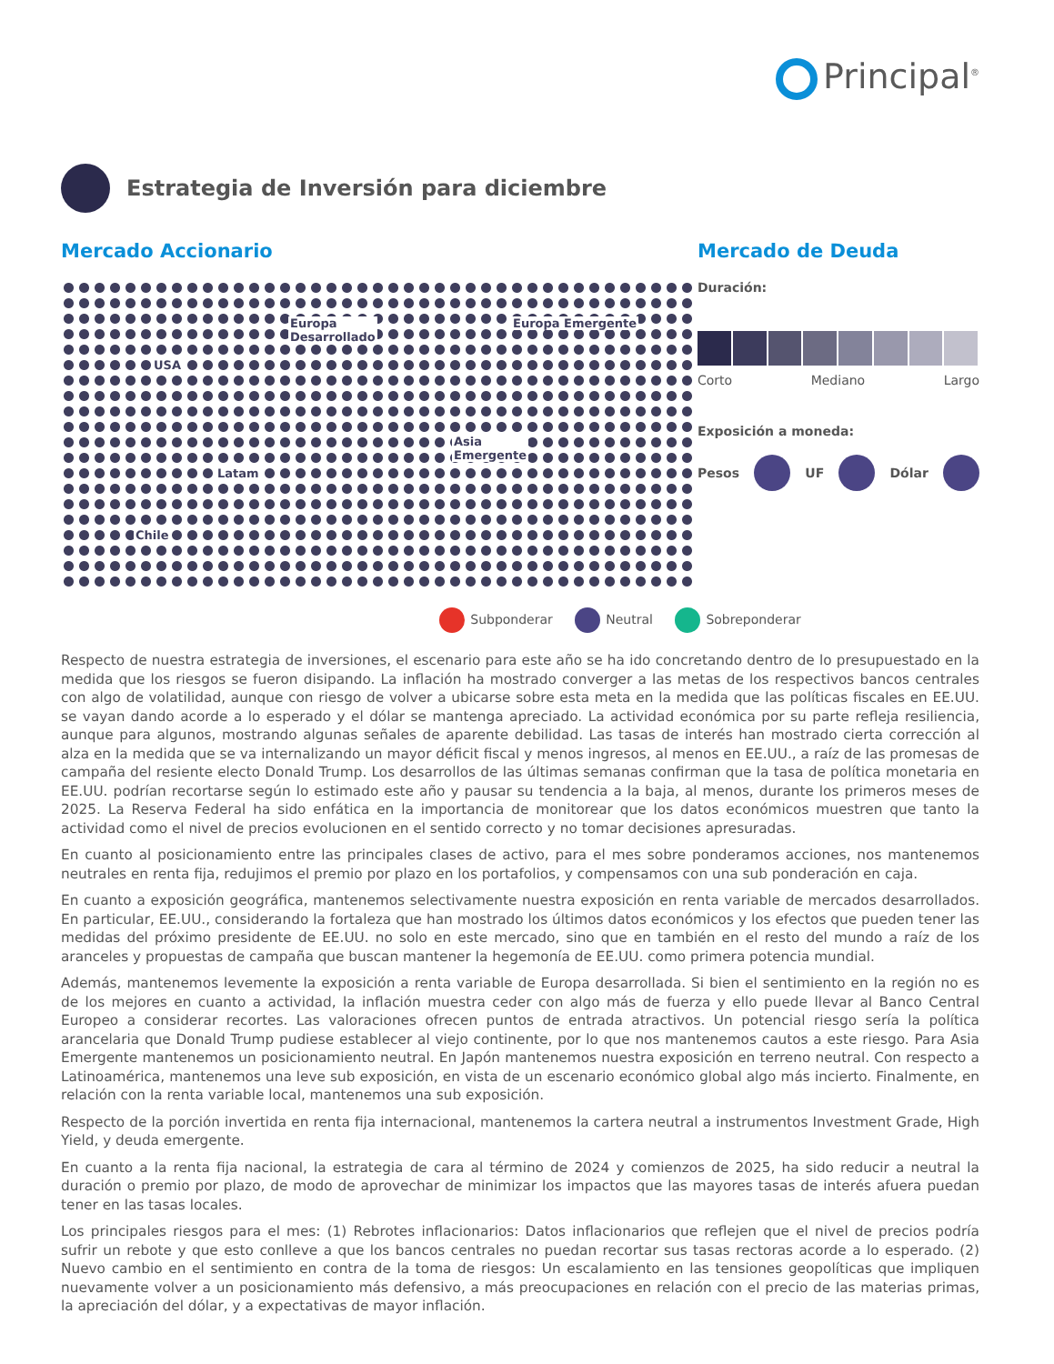Principal<sup>®</sup>
Estrategia de Inversión para diciembre
Mercado Accionario
USA
Europa
Desarrollado
Europa Emergente
Asia
Emergente
Latam
Chile
Mercado de Deuda
Duración:
Corto Mediano Largo
Exposición a moneda:
Pesos UF Dólar
Subponderar Neutral Sobreponderar
Respecto de nuestra estrategia de inversiones, el escenario para este año se ha ido concretando dentro de lo presupuestado en la medida que los riesgos se fueron disipando. La inflación ha mostrado converger a las metas de los respectivos bancos centrales con algo de volatilidad, aunque con riesgo de volver a ubicarse sobre esta meta en la medida que las políticas fiscales en EE.UU. se vayan dando acorde a lo esperado y el dólar se mantenga apreciado. La actividad económica por su parte refleja resiliencia, aunque para algunos, mostrando algunas señales de aparente debilidad. Las tasas de interés han mostrado cierta corrección al alza en la medida que se va internalizando un mayor déficit fiscal y menos ingresos, al menos en EE.UU., a raíz de las promesas de campaña del resiente electo Donald Trump. Los desarrollos de las últimas semanas confirman que la tasa de política monetaria en EE.UU. podrían recortarse según lo estimado este año y pausar su tendencia a la baja, al menos, durante los primeros meses de 2025. La Reserva Federal ha sido enfática en la importancia de monitorear que los datos económicos muestren que tanto la actividad como el nivel de precios evolucionen en el sentido correcto y no tomar decisiones apresuradas.
En cuanto al posicionamiento entre las principales clases de activo, para el mes sobre ponderamos acciones, nos mantenemos neutrales en renta fija, redujimos el premio por plazo en los portafolios, y compensamos con una sub ponderación en caja.
En cuanto a exposición geográfica, mantenemos selectivamente nuestra exposición en renta variable de mercados desarrollados. En particular, EE.UU., considerando la fortaleza que han mostrado los últimos datos económicos y los efectos que pueden tener las medidas del próximo presidente de EE.UU. no solo en este mercado, sino que en también en el resto del mundo a raíz de los aranceles y propuestas de campaña que buscan mantener la hegemonía de EE.UU. como primera potencia mundial.
Además, mantenemos levemente la exposición a renta variable de Europa desarrollada. Si bien el sentimiento en la región no es de los mejores en cuanto a actividad, la inflación muestra ceder con algo más de fuerza y ello puede llevar al Banco Central Europeo a considerar recortes. Las valoraciones ofrecen puntos de entrada atractivos. Un potencial riesgo sería la política arancelaria que Donald Trump pudiese establecer al viejo continente, por lo que nos mantenemos cautos a este riesgo. Para Asia Emergente mantenemos un posicionamiento neutral. En Japón mantenemos nuestra exposición en terreno neutral. Con respecto a Latinoamérica, mantenemos una leve sub exposición, en vista de un escenario económico global algo más incierto. Finalmente, en relación con la renta variable local, mantenemos una sub exposición.
Respecto de la porción invertida en renta fija internacional, mantenemos la cartera neutral a instrumentos Investment Grade, High Yield, y deuda emergente.
En cuanto a la renta fija nacional, la estrategia de cara al término de 2024 y comienzos de 2025, ha sido reducir a neutral la duración o premio por plazo, de modo de aprovechar de minimizar los impactos que las mayores tasas de interés afuera puedan tener en las tasas locales.
Los principales riesgos para el mes: (1) Rebrotes inflacionarios: Datos inflacionarios que reflejen que el nivel de precios podría sufrir un rebote y que esto conlleve a que los bancos centrales no puedan recortar sus tasas rectoras acorde a lo esperado. (2) Nuevo cambio en el sentimiento en contra de la toma de riesgos: Un escalamiento en las tensiones geopolíticas que impliquen nuevamente volver a un posicionamiento más defensivo, a más preocupaciones en relación con el precio de las materias primas, la apreciación del dólar, y a expectativas de mayor inflación.